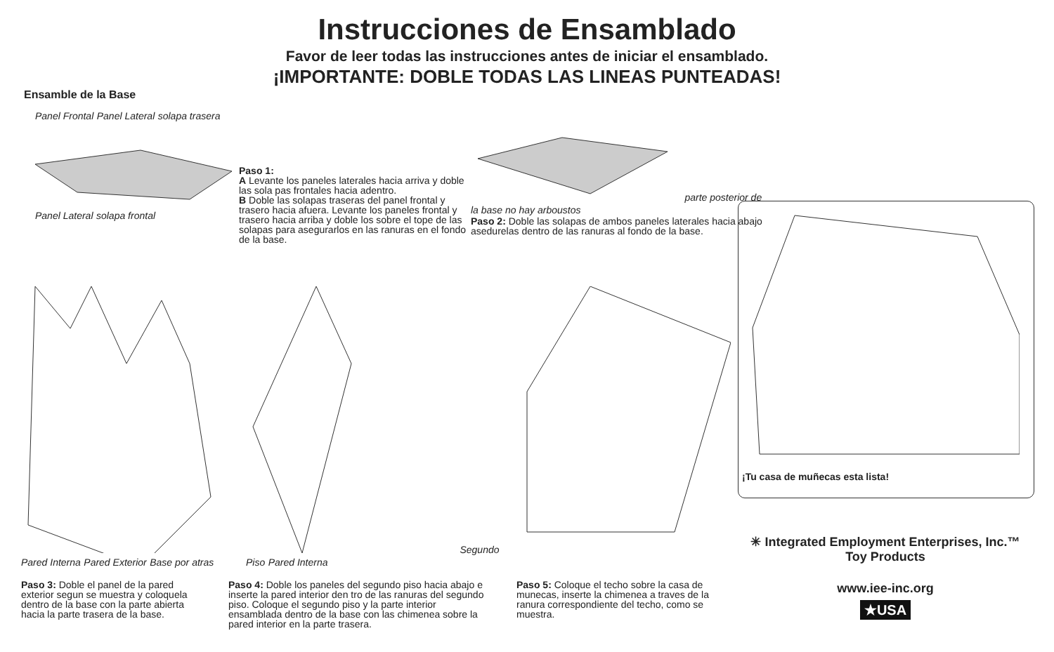Instrucciones de Ensamblado
Favor de leer todas las instrucciones antes de iniciar el ensamblado.
¡IMPORTANTE: DOBLE TODAS LAS LINEAS PUNTEADAS!
Ensamble de la Base
Panel Frontal Panel Lateral solapa trasera Panel Lateral solapa frontal
Paso 1:
A Levante los paneles laterales hacia arriva y doble las sola pas frontales hacia adentro.
B Doble las solapas traseras del panel frontal y trasero hacia afuera. Levante los paneles frontal y trasero hacia arriba y doble los sobre el tope de las solapas para asegurarlos en las ranuras en el fondo de la base.
parte posterior de la base no hay arboustos
Paso 2: Doble las solapas de ambos paneles laterales hacia abajo asedurelas dentro de las ranuras al fondo de la base.
Pared Interna Pared Exterior Base por atras
Segundo Piso Pared Interna
¡Tu casa de muñecas esta lista!
Paso 3: Doble el panel de la pared exterior segun se muestra y coloquela dentro de la base con la parte abierta hacia la parte trasera de la base.
Paso 4: Doble los paneles del segundo piso hacia abajo e inserte la pared interior den tro de las ranuras del segundo piso. Coloque el segundo piso y la parte interior ensamblada dentro de la base con las chimenea sobre la pared interior en la parte trasera.
Paso 5: Coloque el techo sobre la casa de munecas, inserte la chimenea a traves de la ranura correspondiente del techo, como se muestra.
✳ Integrated Employment Enterprises, Inc.™
Toy Products
www.iee-inc.org
★USA